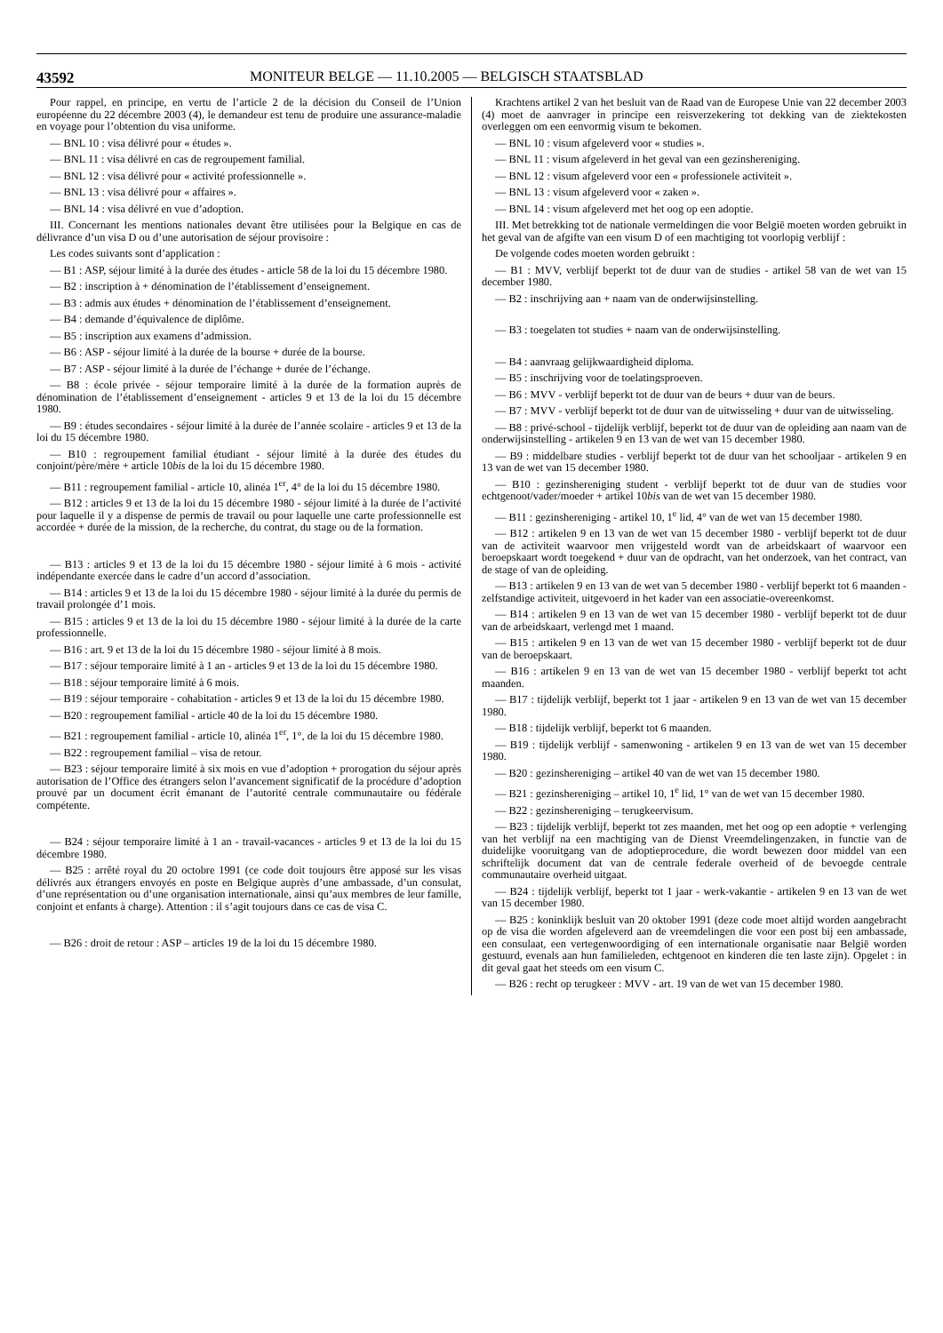43592 MONITEUR BELGE — 11.10.2005 — BELGISCH STAATSBLAD
Pour rappel, en principe, en vertu de l’article 2 de la décision du Conseil de l’Union européenne du 22 décembre 2003 (4), le demandeur est tenu de produire une assurance-maladie en voyage pour l’obtention du visa uniforme.
— BNL 10 : visa délivré pour « études ».
— BNL 11 : visa délivré en cas de regroupement familial.
— BNL 12 : visa délivré pour « activité professionnelle ».
— BNL 13 : visa délivré pour « affaires ».
— BNL 14 : visa délivré en vue d’adoption.
III. Concernant les mentions nationales devant être utilisées pour la Belgique en cas de délivrance d’un visa D ou d’une autorisation de séjour provisoire :
Les codes suivants sont d’application :
— B1 : ASP, séjour limité à la durée des études - article 58 de la loi du 15 décembre 1980.
— B2 : inscription à + dénomination de l’établissement d’enseignement.
— B3 : admis aux études + dénomination de l’établissement d’enseignement.
— B4 : demande d’équivalence de diplôme.
— B5 : inscription aux examens d’admission.
— B6 : ASP - séjour limité à la durée de la bourse + durée de la bourse.
— B7 : ASP - séjour limité à la durée de l’échange + durée de l’échange.
— B8 : école privée - séjour temporaire limité à la durée de la formation auprès de dénomination de l’établissement d’enseignement - articles 9 et 13 de la loi du 15 décembre 1980.
— B9 : études secondaires - séjour limité à la durée de l’année scolaire - articles 9 et 13 de la loi du 15 décembre 1980.
— B10 : regroupement familial étudiant - séjour limité à la durée des études du conjoint/père/mère + article 10bis de la loi du 15 décembre 1980.
— B11 : regroupement familial - article 10, alinéa 1<sup>er</sup>, 4° de la loi du 15 décembre 1980.
— B12 : articles 9 et 13 de la loi du 15 décembre 1980 - séjour limité à la durée de l’activité pour laquelle il y a dispense de permis de travail ou pour laquelle une carte professionnelle est accordée + durée de la mission, de la recherche, du contrat, du stage ou de la formation.
— B13 : articles 9 et 13 de la loi du 15 décembre 1980 - séjour limité à 6 mois - activité indépendante exercée dans le cadre d’un accord d’association.
— B14 : articles 9 et 13 de la loi du 15 décembre 1980 - séjour limité à la durée du permis de travail prolongée d’1 mois.
— B15 : articles 9 et 13 de la loi du 15 décembre 1980 - séjour limité à la durée de la carte professionnelle.
— B16 : art. 9 et 13 de la loi du 15 décembre 1980 - séjour limité à 8 mois.
— B17 : séjour temporaire limité à 1 an - articles 9 et 13 de la loi du 15 décembre 1980.
— B18 : séjour temporaire limité à 6 mois.
— B19 : séjour temporaire - cohabitation - articles 9 et 13 de la loi du 15 décembre 1980.
— B20 : regroupement familial - article 40 de la loi du 15 décembre 1980.
— B21 : regroupement familial - article 10, alinéa 1<sup>er</sup>, 1°, de la loi du 15 décembre 1980.
— B22 : regroupement familial – visa de retour.
— B23 : séjour temporaire limité à six mois en vue d’adoption + prorogation du séjour après autorisation de l’Office des étrangers selon l’avancement significatif de la procédure d’adoption prouvé par un document écrit émanant de l’autorité centrale communautaire ou fédérale compétente.
— B24 : séjour temporaire limité à 1 an - travail-vacances - articles 9 et 13 de la loi du 15 décembre 1980.
— B25 : arrêté royal du 20 octobre 1991 (ce code doit toujours être apposé sur les visas délivrés aux étrangers envoyés en poste en Belgique auprès d’une ambassade, d’un consulat, d’une représentation ou d’une organisation internationale, ainsi qu’aux membres de leur famille, conjoint et enfants à charge). Attention : il s’agit toujours dans ce cas de visa C.
— B26 : droit de retour : ASP – articles 19 de la loi du 15 décembre 1980.
Krachtens artikel 2 van het besluit van de Raad van de Europese Unie van 22 december 2003 (4) moet de aanvrager in principe een reisverzekering tot dekking van de ziektekosten overleggen om een eenvormig visum te bekomen.
— BNL 10 : visum afgeleverd voor « studies ».
— BNL 11 : visum afgeleverd in het geval van een gezinshereniging.
— BNL 12 : visum afgeleverd voor een « professionele activiteit ».
— BNL 13 : visum afgeleverd voor « zaken ».
— BNL 14 : visum afgeleverd met het oog op een adoptie.
III. Met betrekking tot de nationale vermeldingen die voor België moeten worden gebruikt in het geval van de afgifte van een visum D of een machtiging tot voorlopig verblijf :
De volgende codes moeten worden gebruikt :
— B1 : MVV, verblijf beperkt tot de duur van de studies - artikel 58 van de wet van 15 december 1980.
— B2 : inschrijving aan + naam van de onderwijsinstelling.
— B3 : toegelaten tot studies + naam van de onderwijsinstelling.
— B4 : aanvraag gelijkwaardigheid diploma.
— B5 : inschrijving voor de toelatingsproeven.
— B6 : MVV - verblijf beperkt tot de duur van de beurs + duur van de beurs.
— B7 : MVV - verblijf beperkt tot de duur van de uitwisseling + duur van de uitwisseling.
— B8 : privé-school - tijdelijk verblijf, beperkt tot de duur van de opleiding aan naam van de onderwijsinstelling - artikelen 9 en 13 van de wet van 15 december 1980.
— B9 : middelbare studies - verblijf beperkt tot de duur van het schooljaar - artikelen 9 en 13 van de wet van 15 december 1980.
— B10 : gezinshereniging student - verblijf beperkt tot de duur van de studies voor echtgenoot/vader/moeder + artikel 10bis van de wet van 15 december 1980.
— B11 : gezinshereniging - artikel 10, 1<sup>e</sup> lid, 4° van de wet van 15 december 1980.
— B12 : artikelen 9 en 13 van de wet van 15 december 1980 - verblijf beperkt tot de duur van de activiteit waarvoor men vrijgesteld wordt van de arbeidskaart of waarvoor een beroepskaart wordt toegekend + duur van de opdracht, van het onderzoek, van het contract, van de stage of van de opleiding.
— B13 : artikelen 9 en 13 van de wet van 5 december 1980 - verblijf beperkt tot 6 maanden - zelfstandige activiteit, uitgevoerd in het kader van een associatie-overeenkomst.
— B14 : artikelen 9 en 13 van de wet van 15 december 1980 - verblijf beperkt tot de duur van de arbeidskaart, verlengd met 1 maand.
— B15 : artikelen 9 en 13 van de wet van 15 december 1980 - verblijf beperkt tot de duur van de beroepskaart.
— B16 : artikelen 9 en 13 van de wet van 15 december 1980 - verblijf beperkt tot acht maanden.
— B17 : tijdelijk verblijf, beperkt tot 1 jaar - artikelen 9 en 13 van de wet van 15 december 1980.
— B18 : tijdelijk verblijf, beperkt tot 6 maanden.
— B19 : tijdelijk verblijf - samenwoning - artikelen 9 en 13 van de wet van 15 december 1980.
— B20 : gezinshereniging – artikel 40 van de wet van 15 december 1980.
— B21 : gezinshereniging – artikel 10, 1<sup>e</sup> lid, 1° van de wet van 15 december 1980.
— B22 : gezinshereniging – terugkeervisum.
— B23 : tijdelijk verblijf, beperkt tot zes maanden, met het oog op een adoptie + verlenging van het verblijf na een machtiging van de Dienst Vreemdelingenzaken, in functie van de duidelijke vooruitgang van de adoptieprocedure, die wordt bewezen door middel van een schriftelijk document dat van de centrale federale overheid of de bevoegde centrale communautaire overheid uitgaat.
— B24 : tijdelijk verblijf, beperkt tot 1 jaar - werk-vakantie - artikelen 9 en 13 van de wet van 15 december 1980.
— B25 : koninklijk besluit van 20 oktober 1991 (deze code moet altijd worden aangebracht op de visa die worden afgeleverd aan de vreemdelingen die voor een post bij een ambassade, een consulaat, een vertegenwoordiging of een internationale organisatie naar België worden gestuurd, evenals aan hun familieleden, echtgenoot en kinderen die ten laste zijn). Opgelet : in dit geval gaat het steeds om een visum C.
— B26 : recht op terugkeer : MVV - art. 19 van de wet van 15 december 1980.